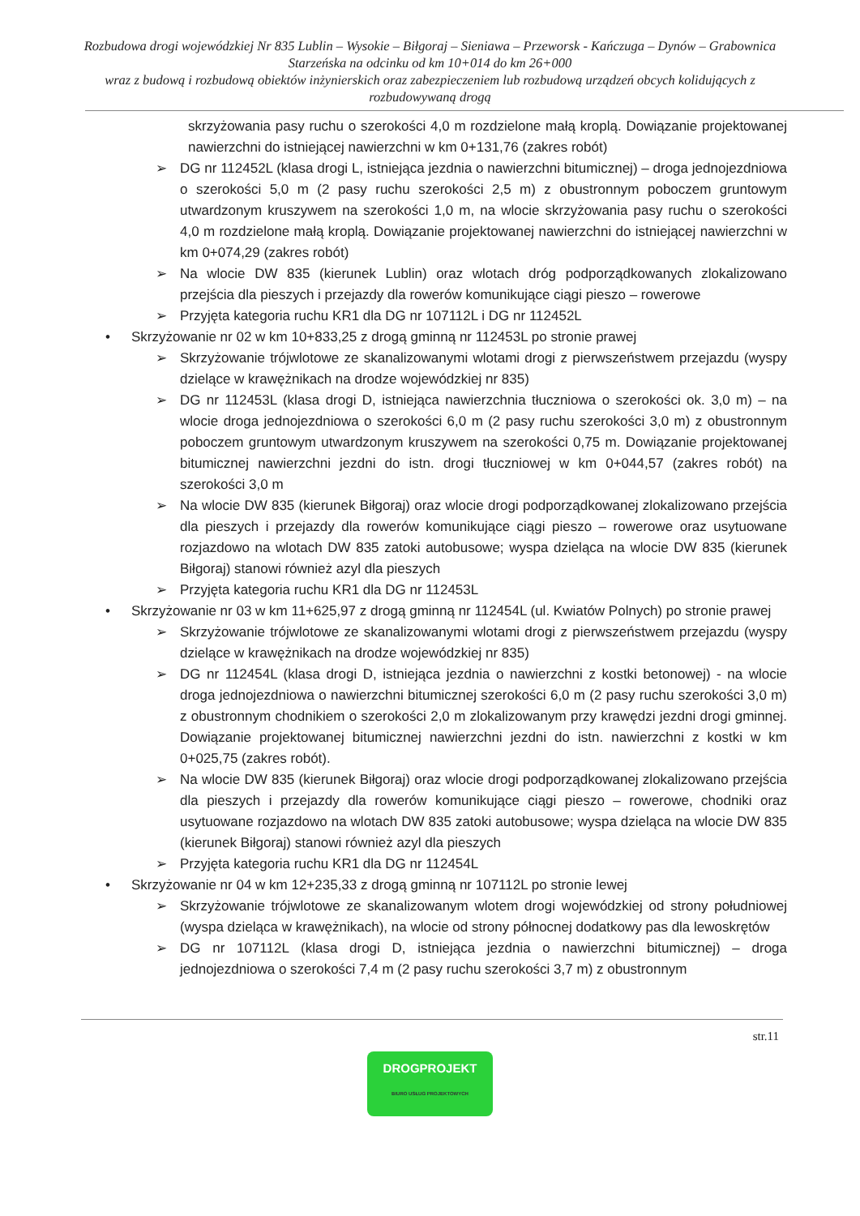Rozbudowa drogi wojewódzkiej Nr 835 Lublin – Wysokie – Biłgoraj – Sieniawa – Przeworsk - Kańczuga – Dynów – Grabownica Starzeńska na odcinku od km 10+014 do km 26+000
wraz z budową i rozbudową obiektów inżynierskich oraz zabezpieczeniem lub rozbudową urządzeń obcych kolidujących z rozbudowywaną drogą
skrzyżowania pasy ruchu o szerokości 4,0 m rozdzielone małą kroplą. Dowiązanie projektowanej nawierzchni do istniejącej nawierzchni w km 0+131,76 (zakres robót)
➢ DG nr 112452L (klasa drogi L, istniejąca jezdnia o nawierzchni bitumicznej) – droga jednojezdniowa o szerokości 5,0 m (2 pasy ruchu szerokości 2,5 m) z obustronnym poboczem gruntowym utwardzonym kruszywem na szerokości 1,0 m, na wlocie skrzyżowania pasy ruchu o szerokości 4,0 m rozdzielone małą kroplą. Dowiązanie projektowanej nawierzchni do istniejącej nawierzchni w km 0+074,29 (zakres robót)
➢ Na wlocie DW 835 (kierunek Lublin) oraz wlotach dróg podporządkowanych zlokalizowano przejścia dla pieszych i przejazdy dla rowerów komunikujące ciągi pieszo – rowerowe
➢ Przyjęta kategoria ruchu KR1 dla DG nr 107112L i DG nr 112452L
• Skrzyżowanie nr 02 w km 10+833,25 z drogą gminną nr 112453L po stronie prawej
➢ Skrzyżowanie trójwlotowe ze skanalizowanymi wlotami drogi z pierwszeństwem przejazdu (wyspy dzielące w krawężnikach na drodze wojewódzkiej nr 835)
➢ DG nr 112453L (klasa drogi D, istniejąca nawierzchnia tłuczniowa o szerokości ok. 3,0 m) – na wlocie droga jednojezdniowa o szerokości 6,0 m (2 pasy ruchu szerokości 3,0 m) z obustronnym poboczem gruntowym utwardzonym kruszywem na szerokości 0,75 m. Dowiązanie projektowanej bitumicznej nawierzchni jezdni do istn. drogi tłuczniowej w km 0+044,57 (zakres robót) na szerokości 3,0 m
➢ Na wlocie DW 835 (kierunek Biłgoraj) oraz wlocie drogi podporządkowanej zlokalizowano przejścia dla pieszych i przejazdy dla rowerów komunikujące ciągi pieszo – rowerowe oraz usytuowane rozjazdowo na wlotach DW 835 zatoki autobusowe; wyspa dzieląca na wlocie DW 835 (kierunek Biłgoraj) stanowi również azyl dla pieszych
➢ Przyjęta kategoria ruchu KR1 dla DG nr 112453L
• Skrzyżowanie nr 03 w km 11+625,97 z drogą gminną nr 112454L (ul. Kwiatów Polnych) po stronie prawej
➢ Skrzyżowanie trójwlotowe ze skanalizowanymi wlotami drogi z pierwszeństwem przejazdu (wyspy dzielące w krawężnikach na drodze wojewódzkiej nr 835)
➢ DG nr 112454L (klasa drogi D, istniejąca jezdnia o nawierzchni z kostki betonowej) - na wlocie droga jednojezdniowa o nawierzchni bitumicznej szerokości 6,0 m (2 pasy ruchu szerokości 3,0 m) z obustronnym chodnikiem o szerokości 2,0 m zlokalizowanym przy krawędzi jezdni drogi gminnej. Dowiązanie projektowanej bitumicznej nawierzchni jezdni do istn. nawierzchni z kostki w km 0+025,75 (zakres robót).
➢ Na wlocie DW 835 (kierunek Biłgoraj) oraz wlocie drogi podporządkowanej zlokalizowano przejścia dla pieszych i przejazdy dla rowerów komunikujące ciągi pieszo – rowerowe, chodniki oraz usytuowane rozjazdowo na wlotach DW 835 zatoki autobusowe; wyspa dzieląca na wlocie DW 835 (kierunek Biłgoraj) stanowi również azyl dla pieszych
➢ Przyjęta kategoria ruchu KR1 dla DG nr 112454L
• Skrzyżowanie nr 04 w km 12+235,33 z drogą gminną nr 107112L po stronie lewej
➢ Skrzyżowanie trójwlotowe ze skanalizowanym wlotem drogi wojewódzkiej od strony południowej (wyspa dzieląca w krawężnikach), na wlocie od strony północnej dodatkowy pas dla lewoskrętów
➢ DG nr 107112L (klasa drogi D, istniejąca jezdnia o nawierzchni bitumicznej) – droga jednojezdniowa o szerokości 7,4 m (2 pasy ruchu szerokości 3,7 m) z obustronnym
str.11
DROGPROJEKT
BIURO USŁUG PROJEKTOWYCH